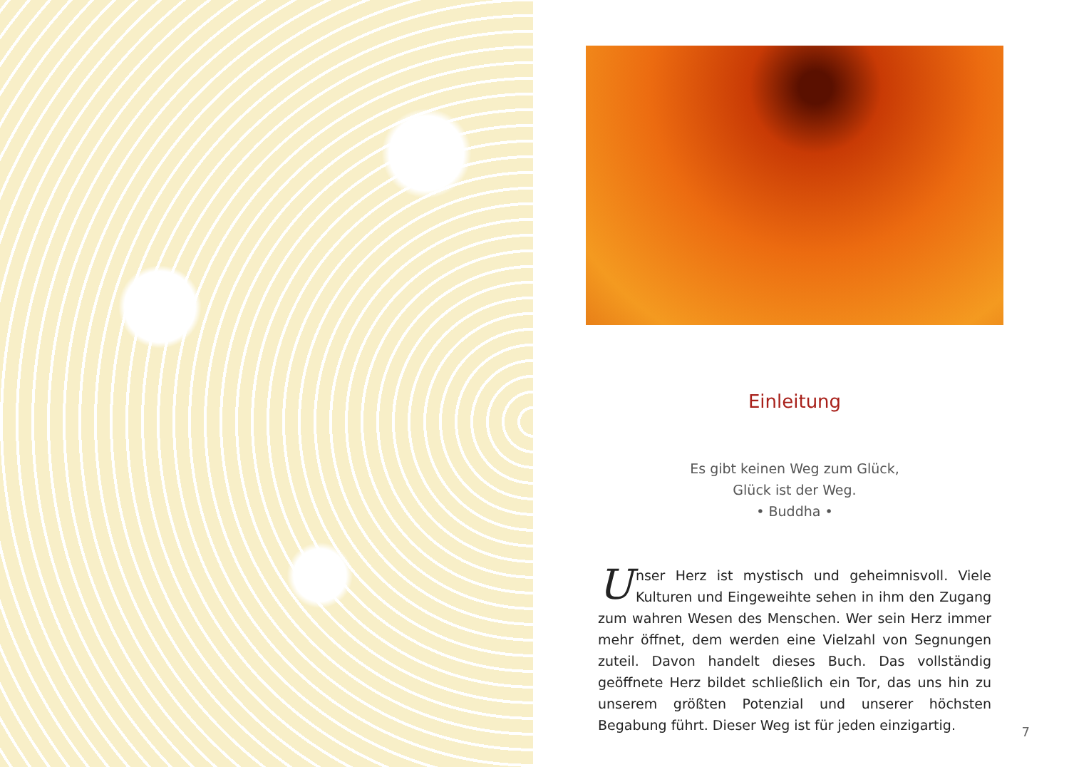Einleitung
Es gibt keinen Weg zum Glück,
Glück ist der Weg.
• Buddha •
Unser Herz ist mystisch und geheimnisvoll. Viele Kulturen und Eingeweihte sehen in ihm den Zugang zum wahren Wesen des Menschen. Wer sein Herz immer mehr öffnet, dem werden eine Vielzahl von Segnungen zuteil. Davon handelt dieses Buch. Das vollständig geöffnete Herz bildet schließlich ein Tor, das uns hin zu unserem größten Potenzial und unserer höchsten Begabung führt. Dieser Weg ist für jeden einzigartig.
7